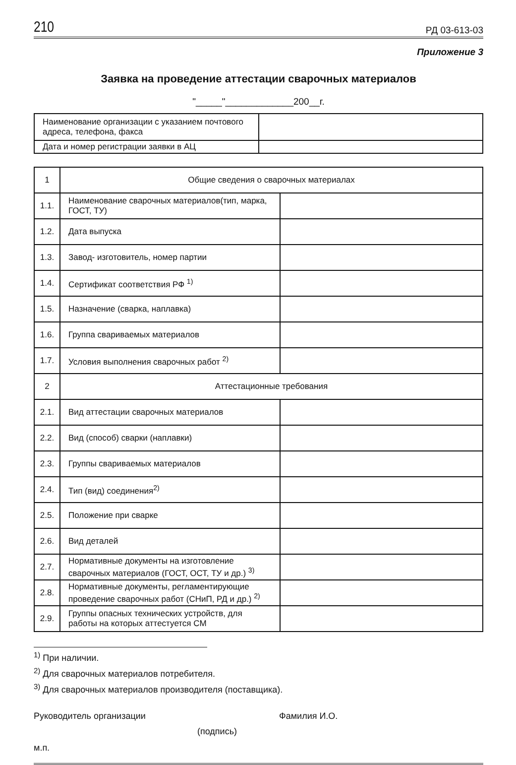210 РД 03-613-03
Приложение 3
Заявка на проведение аттестации сварочных материалов
"_____"_____________200__г.
| Наименование организации с указанием почтового адреса, телефона, факса | |
| Дата и номер регистрации заявки в АЦ | |
| 1 | Общие сведения о сварочных материалах | |
| 1.1. | Наименование сварочных материалов(тип, марка, ГОСТ, ТУ) | |
| 1.2. | Дата выпуска | |
| 1.3. | Завод- изготовитель, номер партии | |
| 1.4. | Сертификат соответствия РФ <sup>1)</sup> | |
| 1.5. | Назначение (сварка, наплавка) | |
| 1.6. | Группа свариваемых материалов | |
| 1.7. | Условия выполнения сварочных работ <sup>2)</sup> | |
| 2 | Аттестационные требования | |
| 2.1. | Вид аттестации сварочных материалов | |
| 2.2. | Вид (способ) сварки (наплавки) | |
| 2.3. | Группы свариваемых материалов | |
| 2.4. | Тип (вид) соединения<sup>2)</sup> | |
| 2.5. | Положение при сварке | |
| 2.6. | Вид деталей | |
| 2.7. | Нормативные документы на изготовление сварочных материалов (ГОСТ, ОСТ, ТУ и др.) <sup>3)</sup> | |
| 2.8. | Нормативные документы, регламентирующие проведение сварочных работ (СНиП, РД и др.) <sup>2)</sup> | |
| 2.9. | Группы опасных технических устройств, для работы на которых аттестуется СМ | |
<sup>1)</sup> При наличии.
<sup>2)</sup> Для сварочных материалов потребителя.
<sup>3)</sup> Для сварочных материалов производителя (поставщика).
Руководитель организации Фамилия И.О.
(подпись)
м.п.